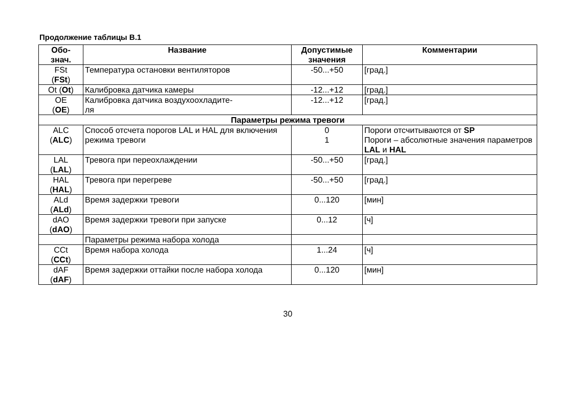Продолжение таблицы В.1
| Обо- знач. | Название | Допустимые значения | Комментарии |
| --- | --- | --- | --- |
| FSt ( FSt ) | Температура остановки вентиляторов | -50...+50 | [град.] |
| Ot ( Ot ) | Калибровка датчика камеры | -12...+12 | [град.] |
| OE ( OE ) | Калибровка датчика воздухоохладите- ля | -12...+12 | [град.] |
| Параметры режима тревоги | | | |
| ALC ( ALC ) | Способ отсчета порогов LAL и HAL для включения режима тревоги | 0 1 | Пороги отсчитываются от SP Пороги – абсолютные значения параметров LAL и HAL |
| LAL ( LAL ) | Тревога при переохлаждении | -50...+50 | [град.] |
| HAL ( HAL ) | Тревога при перегреве | -50...+50 | [град.] |
| ALd ( ALd ) | Время задержки тревоги | 0...120 | [мин] |
| dAO ( dAO ) | Время задержки тревоги при запуске | 0...12 | [ч] |
| | Параметры режима набора холода | | |
| CCt ( CCt ) | Время набора холода | 1...24 | [ч] |
| dAF ( dAF ) | Время задержки оттайки после набора холода | 0...120 | [мин] |
30